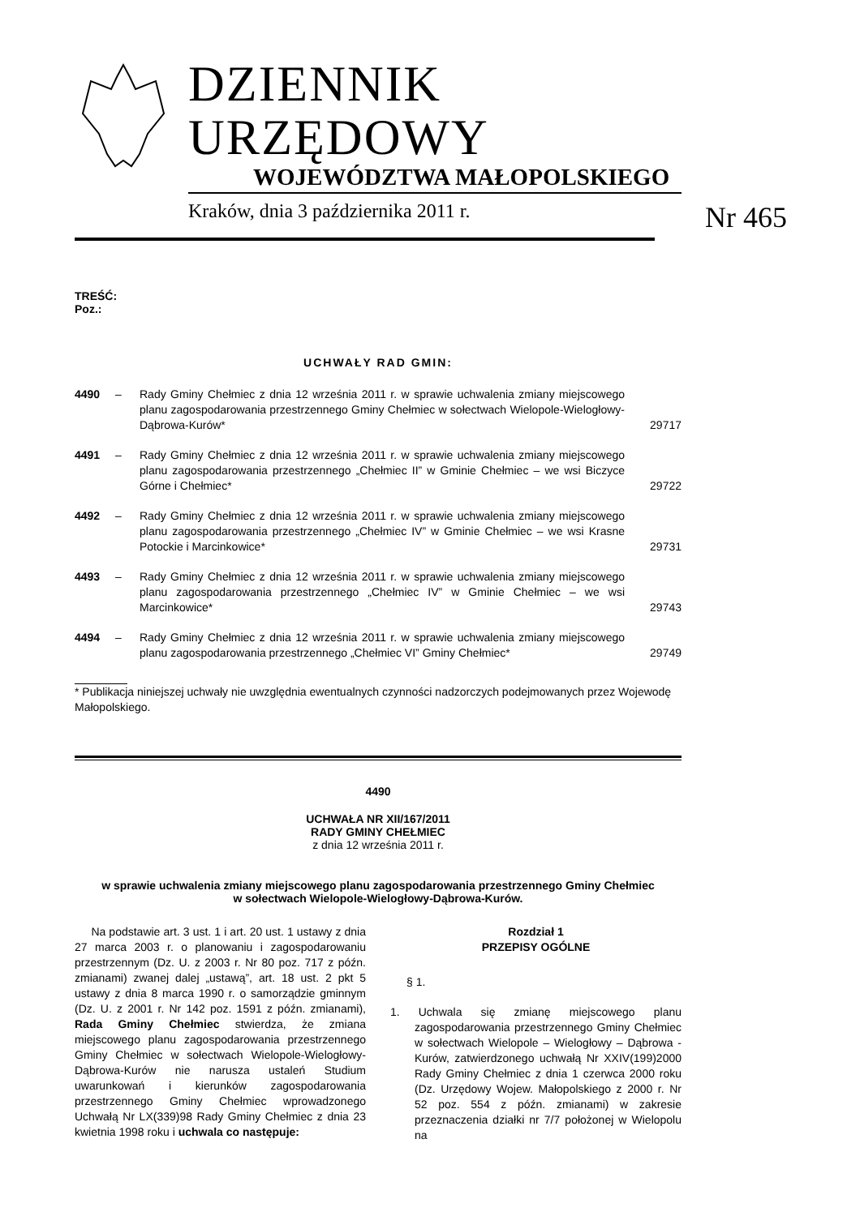DZIENNIK URZĘDOWY
WOJEWÓDZTWA MAŁOPOLSKIEGO
Kraków, dnia 3 października 2011 r. Nr 465
TREŚĆ:
Poz.:
UCHWAŁY RAD GMIN:
| 4490 | – | Rady Gminy Chełmiec z dnia 12 września 2011 r. w sprawie uchwalenia zmiany miejscowego planu zagospodarowania przestrzennego Gminy Chełmiec w sołectwach Wielopole-Wielogłowy-Dąbrowa-Kurów* | 29717 |
| 4491 | – | Rady Gminy Chełmiec z dnia 12 września 2011 r. w sprawie uchwalenia zmiany miejscowego planu zagospodarowania przestrzennego „Chełmiec II” w Gminie Chełmiec – we wsi Biczyce Górne i Chełmiec* | 29722 |
| 4492 | – | Rady Gminy Chełmiec z dnia 12 września 2011 r. w sprawie uchwalenia zmiany miejscowego planu zagospodarowania przestrzennego „Chełmiec IV” w Gminie Chełmiec – we wsi Krasne Potockie i Marcinkowice* | 29731 |
| 4493 | – | Rady Gminy Chełmiec z dnia 12 września 2011 r. w sprawie uchwalenia zmiany miejscowego planu zagospodarowania przestrzennego „Chełmiec IV” w Gminie Chełmiec – we wsi Marcinkowice* | 29743 |
| 4494 | – | Rady Gminy Chełmiec z dnia 12 września 2011 r. w sprawie uchwalenia zmiany miejscowego planu zagospodarowania przestrzennego „Chełmiec VI” Gminy Chełmiec* | 29749 |
* Publikacja niniejszej uchwały nie uwzględnia ewentualnych czynności nadzorczych podejmowanych przez Wojewodę Małopolskiego.
4490
UCHWAŁA NR XII/167/2011
RADY GMINY CHEŁMIEC
z dnia 12 września 2011 r.
w sprawie uchwalenia zmiany miejscowego planu zagospodarowania przestrzennego Gminy Chełmiec
w sołectwach Wielopole-Wielogłowy-Dąbrowa-Kurów.
Na podstawie art. 3 ust. 1 i art. 20 ust. 1 ustawy z dnia 27 marca 2003 r. o planowaniu i zagospodarowaniu przestrzennym (Dz. U. z 2003 r. Nr 80 poz. 717 z późn. zmianami) zwanej dalej „ustawą”, art. 18 ust. 2 pkt 5 ustawy z dnia 8 marca 1990 r. o samorządzie gminnym (Dz. U. z 2001 r. Nr 142 poz. 1591 z późn. zmianami), Rada Gminy Chełmiec stwierdza, że zmiana miejscowego planu zagospodarowania przestrzennego Gminy Chełmiec w sołectwach Wielopole-Wielogłowy-Dąbrowa-Kurów nie narusza ustaleń Studium uwarunkowań i kierunków zagospodarowania przestrzennego Gminy Chełmiec wprowadzonego Uchwałą Nr LX(339)98 Rady Gminy Chełmiec z dnia 23 kwietnia 1998 roku i uchwala co następuje:
Rozdział 1
PRZEPISY OGÓLNE
§ 1.
1. Uchwala się zmianę miejscowego planu zagospodarowania przestrzennego Gminy Chełmiec w sołectwach Wielopole – Wielogłowy – Dąbrowa - Kurów, zatwierdzonego uchwałą Nr XXIV(199)2000 Rady Gminy Chełmiec z dnia 1 czerwca 2000 roku (Dz. Urzędowy Wojew. Małopolskiego z 2000 r. Nr 52 poz. 554 z późn. zmianami) w zakresie przeznaczenia działki nr 7/7 położonej w Wielopolu na